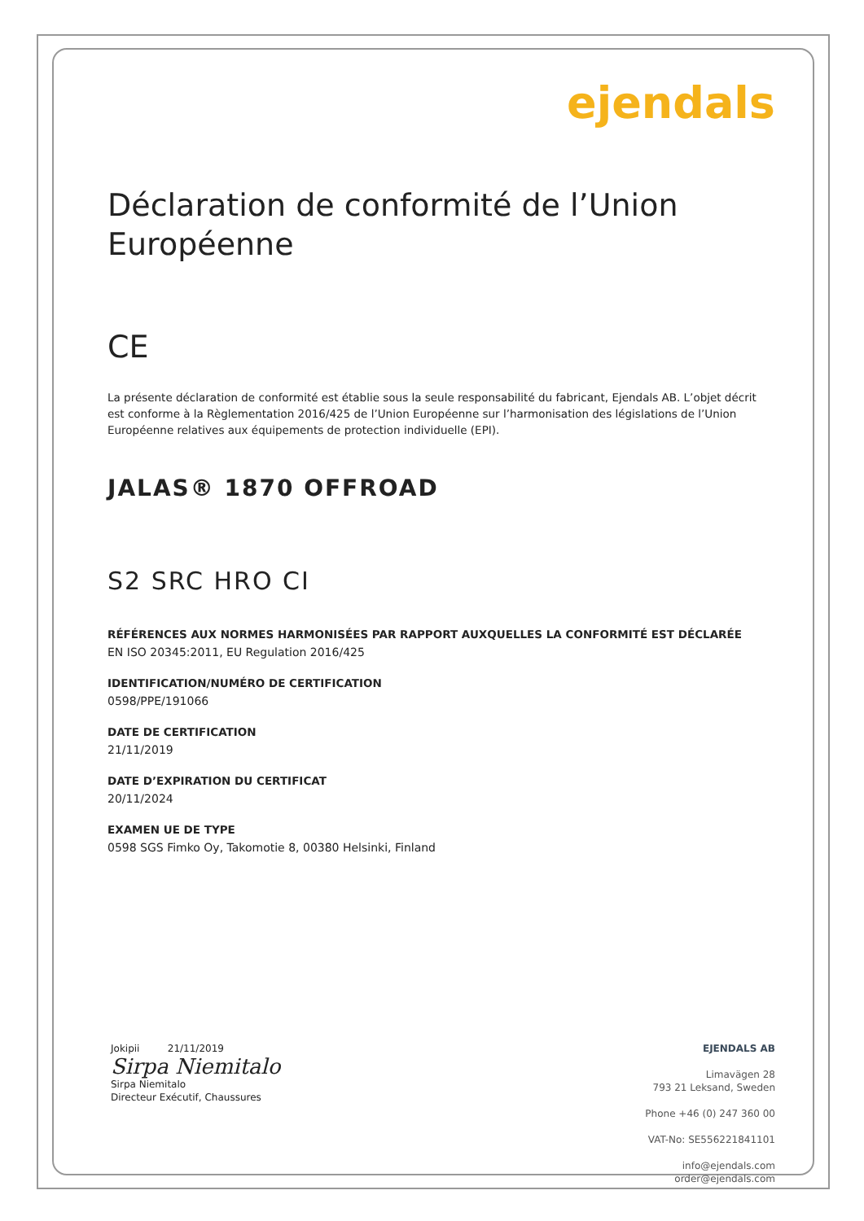ejendals
Déclaration de conformité de l’Union Européenne
CE
La présente déclaration de conformité est établie sous la seule responsabilité du fabricant, Ejendals AB. L’objet décrit est conforme à la Règlementation 2016/425 de l’Union Européenne sur l’harmonisation des législations de l’Union Européenne relatives aux équipements de protection individuelle (EPI).
JALAS® 1870 OFFROAD
S2 SRC HRO CI
RÉFÉRENCES AUX NORMES HARMONISÉES PAR RAPPORT AUXQUELLES LA CONFORMITÉ EST DÉCLARÉE
EN ISO 20345:2011, EU Regulation 2016/425
IDENTIFICATION/NUMÉRO DE CERTIFICATION
0598/PPE/191066
DATE DE CERTIFICATION
21/11/2019
DATE D’EXPIRATION DU CERTIFICAT
20/11/2024
EXAMEN UE DE TYPE
0598 SGS Fimko Oy, Takomotie 8, 00380 Helsinki, Finland
Jokipii 21/11/2019
Sirpa Niemitalo
Sirpa Niemitalo
Directeur Exécutif, Chaussures
EJENDALS AB
Limavägen 28
793 21 Leksand, Sweden
Phone +46 (0) 247 360 00
VAT-No: SE556221841101
info@ejendals.com
order@ejendals.com